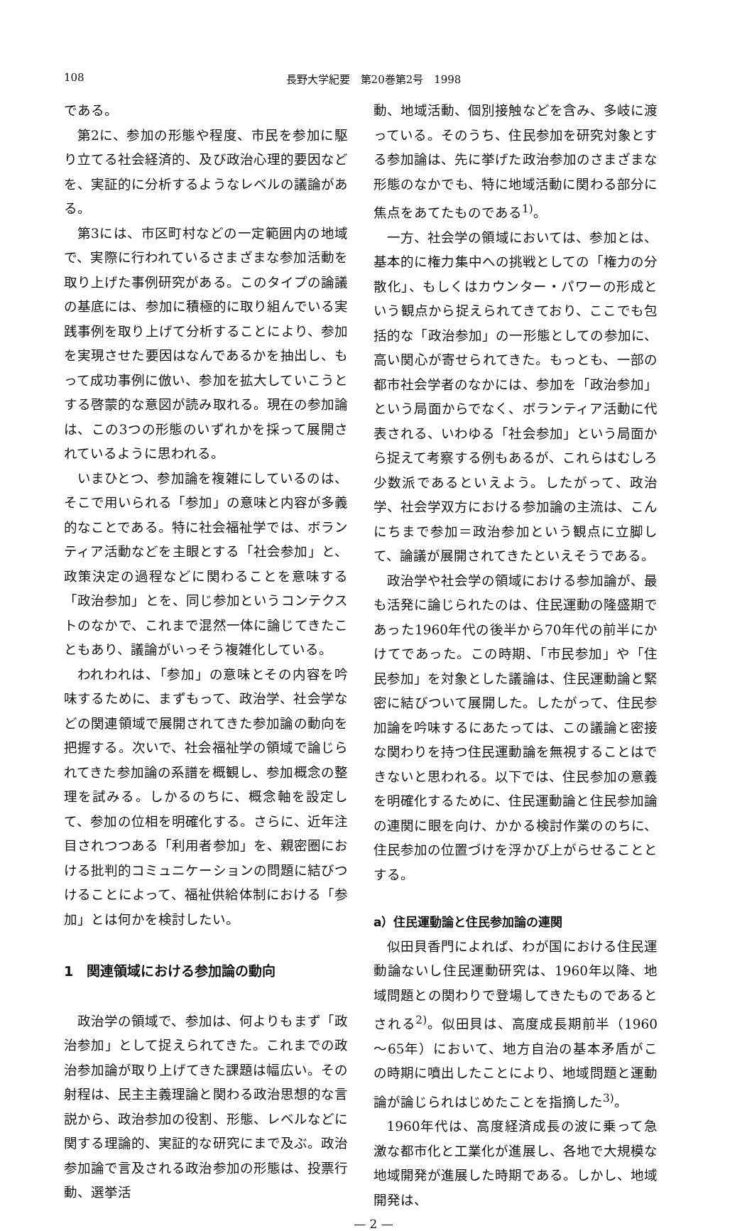108 長野大学紀要　第20巻第2号　1998
である。
第2に、参加の形態や程度、市民を参加に駆り立てる社会経済的、及び政治心理的要因などを、実証的に分析するようなレベルの議論がある。
第3には、市区町村などの一定範囲内の地域で、実際に行われているさまざまな参加活動を取り上げた事例研究がある。このタイプの論議の基底には、参加に積極的に取り組んでいる実践事例を取り上げて分析することにより、参加を実現させた要因はなんであるかを抽出し、もって成功事例に倣い、参加を拡大していこうとする啓蒙的な意図が読み取れる。現在の参加論は、この3つの形態のいずれかを採って展開されているように思われる。
いまひとつ、参加論を複雑にしているのは、そこで用いられる「参加」の意味と内容が多義的なことである。特に社会福祉学では、ボランティア活動などを主眼とする「社会参加」と、政策決定の過程などに関わることを意味する「政治参加」とを、同じ参加というコンテクストのなかで、これまで混然一体に論じてきたこともあり、議論がいっそう複雑化している。
われわれは、「参加」の意味とその内容を吟味するために、まずもって、政治学、社会学などの関連領域で展開されてきた参加論の動向を把握する。次いで、社会福祉学の領域で論じられてきた参加論の系譜を概観し、参加概念の整理を試みる。しかるのちに、概念軸を設定して、参加の位相を明確化する。さらに、近年注目されつつある「利用者参加」を、親密圏における批判的コミュニケーションの問題に結びつけることによって、福祉供給体制における「参加」とは何かを検討したい。
1　関連領域における参加論の動向
政治学の領域で、参加は、何よりもまず「政治参加」として捉えられてきた。これまでの政治参加論が取り上げてきた課題は幅広い。その射程は、民主主義理論と関わる政治思想的な言説から、政治参加の役割、形態、レベルなどに関する理論的、実証的な研究にまで及ぶ。政治参加論で言及される政治参加の形態は、投票行動、選挙活
動、地域活動、個別接触などを含み、多岐に渡っている。そのうち、住民参加を研究対象とする参加論は、先に挙げた政治参加のさまざまな形態のなかでも、特に地域活動に関わる部分に焦点をあてたものである<sup>1)</sup>。
一方、社会学の領域においては、参加とは、基本的に権力集中への挑戦としての「権力の分散化」、もしくはカウンター・パワーの形成という観点から捉えられてきており、ここでも包括的な「政治参加」の一形態としての参加に、高い関心が寄せられてきた。もっとも、一部の都市社会学者のなかには、参加を「政治参加」という局面からでなく、ボランティア活動に代表される、いわゆる「社会参加」という局面から捉えて考察する例もあるが、これらはむしろ少数派であるといえよう。したがって、政治学、社会学双方における参加論の主流は、こんにちまで参加＝政治参加という観点に立脚して、論議が展開されてきたといえそうである。
政治学や社会学の領域における参加論が、最も活発に論じられたのは、住民運動の隆盛期であった1960年代の後半から70年代の前半にかけてであった。この時期、「市民参加」や「住民参加」を対象とした議論は、住民運動論と緊密に結びついて展開した。したがって、住民参加論を吟味するにあたっては、この議論と密接な関わりを持つ住民運動論を無視することはできないと思われる。以下では、住民参加の意義を明確化するために、住民運動論と住民参加論の連関に眼を向け、かかる検討作業ののちに、住民参加の位置づけを浮かび上がらせることとする。
a）住民運動論と住民参加論の連関
似田貝香門によれば、わが国における住民運動論ないし住民運動研究は、1960年以降、地域問題との関わりで登場してきたものであるとされる<sup>2)</sup>。似田貝は、高度成長期前半（1960～65年）において、地方自治の基本矛盾がこの時期に噴出したことにより、地域問題と運動論が論じられはじめたことを指摘した<sup>3)</sup>。
1960年代は、高度経済成長の波に乗って急激な都市化と工業化が進展し、各地で大規模な地域開発が進展した時期である。しかし、地域開発は、
— 2 —